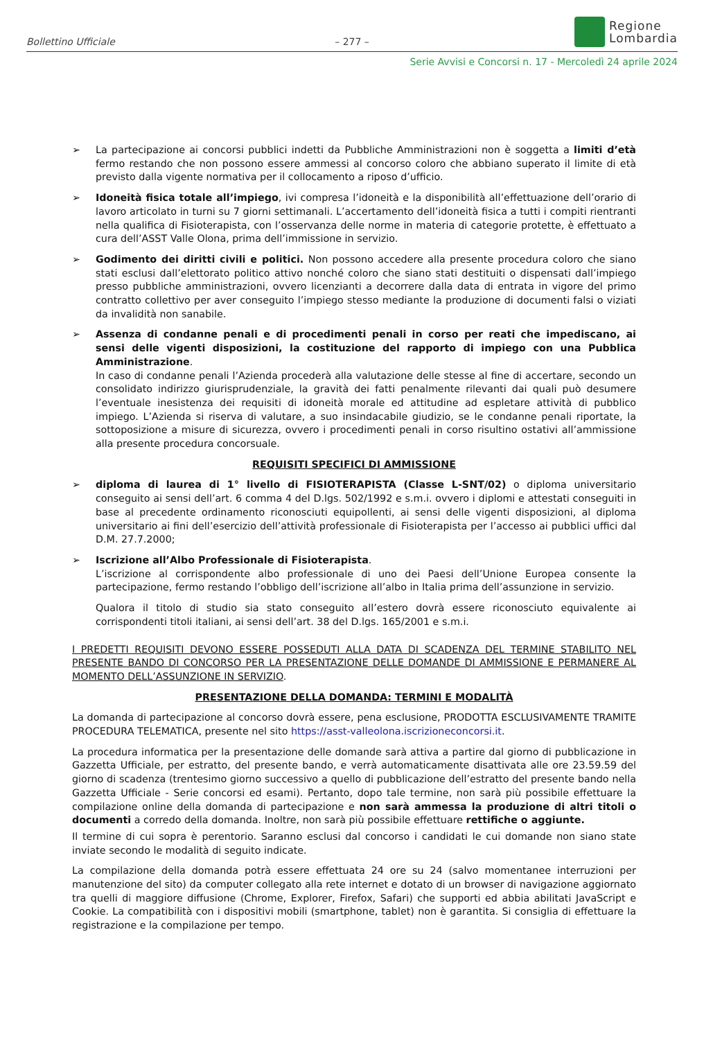Bollettino Ufficiale
– 277 –
Regione
Lombardia
Serie Avvisi e Concorsi n. 17 - Mercoledì 24 aprile 2024
➢ La partecipazione ai concorsi pubblici indetti da Pubbliche Amministrazioni non è soggetta a limiti d’età fermo restando che non possono essere ammessi al concorso coloro che abbiano superato il limite di età previsto dalla vigente normativa per il collocamento a riposo d’ufficio.
➢ Idoneità fisica totale all’impiego, ivi compresa l’idoneità e la disponibilità all’effettuazione dell’orario di lavoro articolato in turni su 7 giorni settimanali. L’accertamento dell’idoneità fisica a tutti i compiti rientranti nella qualifica di Fisioterapista, con l’osservanza delle norme in materia di categorie protette, è effettuato a cura dell’ASST Valle Olona, prima dell’immissione in servizio.
➢ Godimento dei diritti civili e politici. Non possono accedere alla presente procedura coloro che siano stati esclusi dall’elettorato politico attivo nonché coloro che siano stati destituiti o dispensati dall’impiego presso pubbliche amministrazioni, ovvero licenzianti a decorrere dalla data di entrata in vigore del primo contratto collettivo per aver conseguito l’impiego stesso mediante la produzione di documenti falsi o viziati da invalidità non sanabile.
➢ Assenza di condanne penali e di procedimenti penali in corso per reati che impediscano, ai sensi delle vigenti disposizioni, la costituzione del rapporto di impiego con una Pubblica Amministrazione.
In caso di condanne penali l’Azienda procederà alla valutazione delle stesse al fine di accertare, secondo un consolidato indirizzo giurisprudenziale, la gravità dei fatti penalmente rilevanti dai quali può desumere l’eventuale inesistenza dei requisiti di idoneità morale ed attitudine ad espletare attività di pubblico impiego. L’Azienda si riserva di valutare, a suo insindacabile giudizio, se le condanne penali riportate, la sottoposizione a misure di sicurezza, ovvero i procedimenti penali in corso risultino ostativi all’ammissione alla presente procedura concorsuale.
REQUISITI SPECIFICI DI AMMISSIONE
➢ diploma di laurea di 1° livello di FISIOTERAPISTA (Classe L-SNT/02) o diploma universitario conseguito ai sensi dell’art. 6 comma 4 del D.lgs. 502/1992 e s.m.i. ovvero i diplomi e attestati conseguiti in base al precedente ordinamento riconosciuti equipollenti, ai sensi delle vigenti disposizioni, al diploma universitario ai fini dell’esercizio dell’attività professionale di Fisioterapista per l’accesso ai pubblici uffici dal D.M. 27.7.2000;
➢ Iscrizione all’Albo Professionale di Fisioterapista.
L’iscrizione al corrispondente albo professionale di uno dei Paesi dell’Unione Europea consente la partecipazione, fermo restando l’obbligo dell’iscrizione all’albo in Italia prima dell’assunzione in servizio.
Qualora il titolo di studio sia stato conseguito all’estero dovrà essere riconosciuto equivalente ai corrispondenti titoli italiani, ai sensi dell’art. 38 del D.lgs. 165/2001 e s.m.i.
I PREDETTI REQUISITI DEVONO ESSERE POSSEDUTI ALLA DATA DI SCADENZA DEL TERMINE STABILITO NEL PRESENTE BANDO DI CONCORSO PER LA PRESENTAZIONE DELLE DOMANDE DI AMMISSIONE E PERMANERE AL MOMENTO DELL’ASSUNZIONE IN SERVIZIO.
PRESENTAZIONE DELLA DOMANDA: TERMINI E MODALITÀ
La domanda di partecipazione al concorso dovrà essere, pena esclusione, PRODOTTA ESCLUSIVAMENTE TRAMITE PROCEDURA TELEMATICA, presente nel sito https://asst-valleolona.iscrizioneconcorsi.it.
La procedura informatica per la presentazione delle domande sarà attiva a partire dal giorno di pubblicazione in Gazzetta Ufficiale, per estratto, del presente bando, e verrà automaticamente disattivata alle ore 23.59.59 del giorno di scadenza (trentesimo giorno successivo a quello di pubblicazione dell’estratto del presente bando nella Gazzetta Ufficiale - Serie concorsi ed esami). Pertanto, dopo tale termine, non sarà più possibile effettuare la compilazione online della domanda di partecipazione e non sarà ammessa la produzione di altri titoli o documenti a corredo della domanda. Inoltre, non sarà più possibile effettuare rettifiche o aggiunte.
Il termine di cui sopra è perentorio. Saranno esclusi dal concorso i candidati le cui domande non siano state inviate secondo le modalità di seguito indicate.
La compilazione della domanda potrà essere effettuata 24 ore su 24 (salvo momentanee interruzioni per manutenzione del sito) da computer collegato alla rete internet e dotato di un browser di navigazione aggiornato tra quelli di maggiore diffusione (Chrome, Explorer, Firefox, Safari) che supporti ed abbia abilitati JavaScript e Cookie. La compatibilità con i dispositivi mobili (smartphone, tablet) non è garantita. Si consiglia di effettuare la registrazione e la compilazione per tempo.